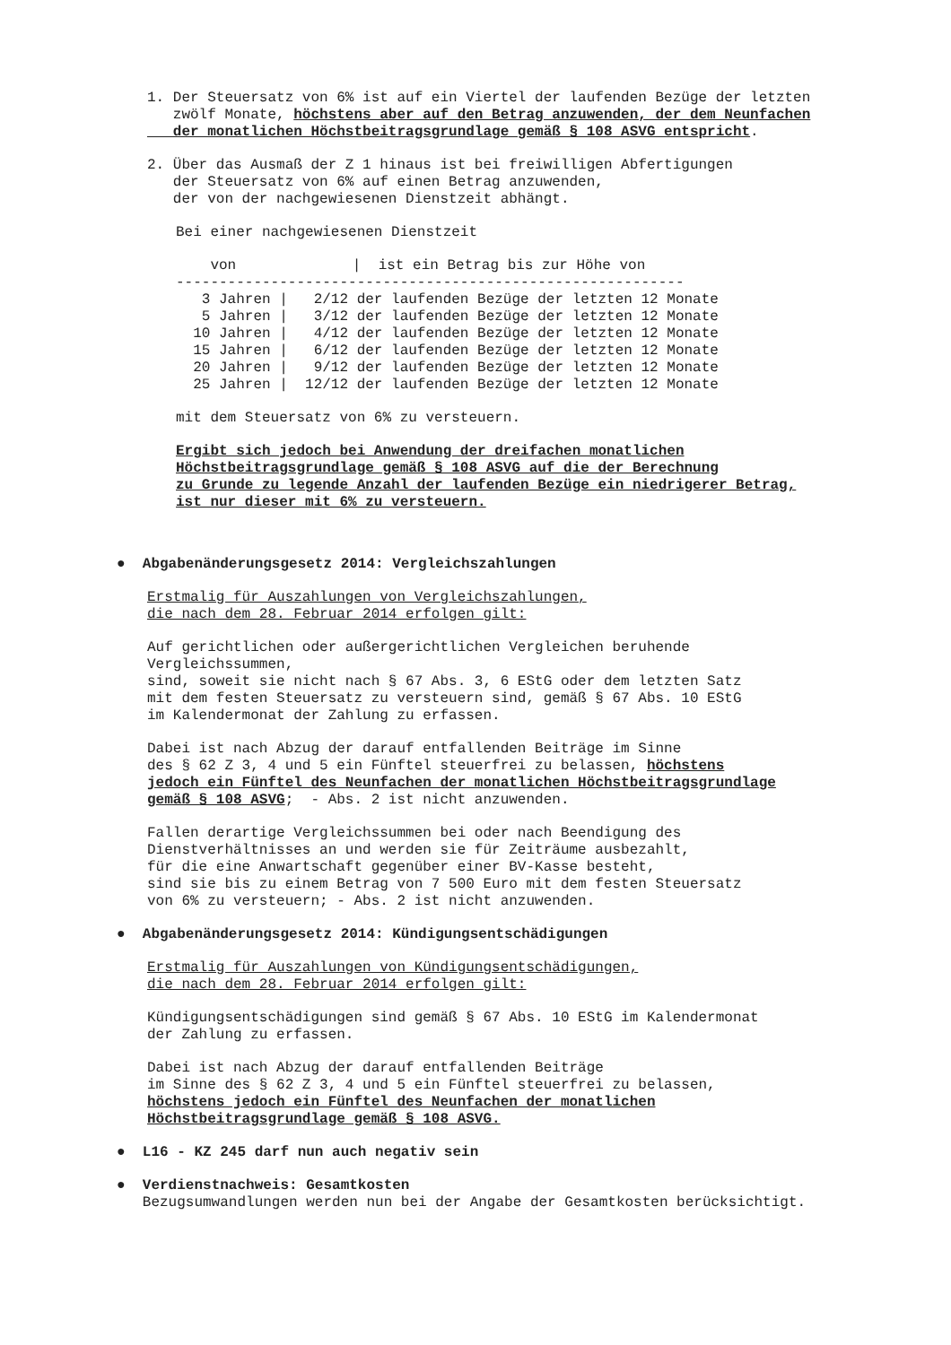1. Der Steuersatz von 6% ist auf ein Viertel der laufenden Bezüge der letzten
   zwölf Monate, höchstens aber auf den Betrag anzuwenden, der dem Neunfachen
   der monatlichen Höchstbeitragsgrundlage gemäß § 108 ASVG entspricht.
2. Über das Ausmaß der Z 1 hinaus ist bei freiwilligen Abfertigungen
   der Steuersatz von 6% auf einen Betrag anzuwenden,
   der von der nachgewiesenen Dienstzeit abhängt.
Bei einer nachgewiesenen Dienstzeit
| von | / ist ein Betrag bis zur Höhe von |
| --- | --- |
| ----------------------------------------------------------- | |
| 3 Jahren | / 2/12 der laufenden Bezüge der letzten 12 Monate |
| 5 Jahren | / 3/12 der laufenden Bezüge der letzten 12 Monate |
| 10 Jahren | / 4/12 der laufenden Bezüge der letzten 12 Monate |
| 15 Jahren | / 6/12 der laufenden Bezüge der letzten 12 Monate |
| 20 Jahren | / 9/12 der laufenden Bezüge der letzten 12 Monate |
| 25 Jahren | / 12/12 der laufenden Bezüge der letzten 12 Monate |
mit dem Steuersatz von 6% zu versteuern.
Ergibt sich jedoch bei Anwendung der dreifachen monatlichen
Höchstbeitragsgrundlage gemäß § 108 ASVG auf die der Berechnung
zu Grunde zu legende Anzahl der laufenden Bezüge ein niedrigerer Betrag,
ist nur dieser mit 6% zu versteuern.
●  Abgabenänderungsgesetz 2014: Vergleichszahlungen
Erstmalig für Auszahlungen von Vergleichszahlungen,
die nach dem 28. Februar 2014 erfolgen gilt:
Auf gerichtlichen oder außergerichtlichen Vergleichen beruhende
Vergleichssummen,
sind, soweit sie nicht nach § 67 Abs. 3, 6 EStG oder dem letzten Satz
mit dem festen Steuersatz zu versteuern sind, gemäß § 67 Abs. 10 EStG
im Kalendermonat der Zahlung zu erfassen.
Dabei ist nach Abzug der darauf entfallenden Beiträge im Sinne
des § 62 Z 3, 4 und 5 ein Fünftel steuerfrei zu belassen, höchstens
jedoch ein Fünftel des Neunfachen der monatlichen Höchstbeitragsgrundlage
gemäß § 108 ASVG;  - Abs. 2 ist nicht anzuwenden.
Fallen derartige Vergleichssummen bei oder nach Beendigung des
Dienstverhältnisses an und werden sie für Zeiträume ausbezahlt,
für die eine Anwartschaft gegenüber einer BV-Kasse besteht,
sind sie bis zu einem Betrag von 7 500 Euro mit dem festen Steuersatz
von 6% zu versteuern; - Abs. 2 ist nicht anzuwenden.
●  Abgabenänderungsgesetz 2014: Kündigungsentschädigungen
Erstmalig für Auszahlungen von Kündigungsentschädigungen,
die nach dem 28. Februar 2014 erfolgen gilt:
Kündigungsentschädigungen sind gemäß § 67 Abs. 10 EStG im Kalendermonat
der Zahlung zu erfassen.
Dabei ist nach Abzug der darauf entfallenden Beiträge
im Sinne des § 62 Z 3, 4 und 5 ein Fünftel steuerfrei zu belassen,
höchstens jedoch ein Fünftel des Neunfachen der monatlichen
Höchstbeitragsgrundlage gemäß § 108 ASVG.
●  L16 - KZ 245 darf nun auch negativ sein
●  Verdienstnachweis: Gesamtkosten
   Bezugsumwandlungen werden nun bei der Angabe der Gesamtkosten berücksichtigt.